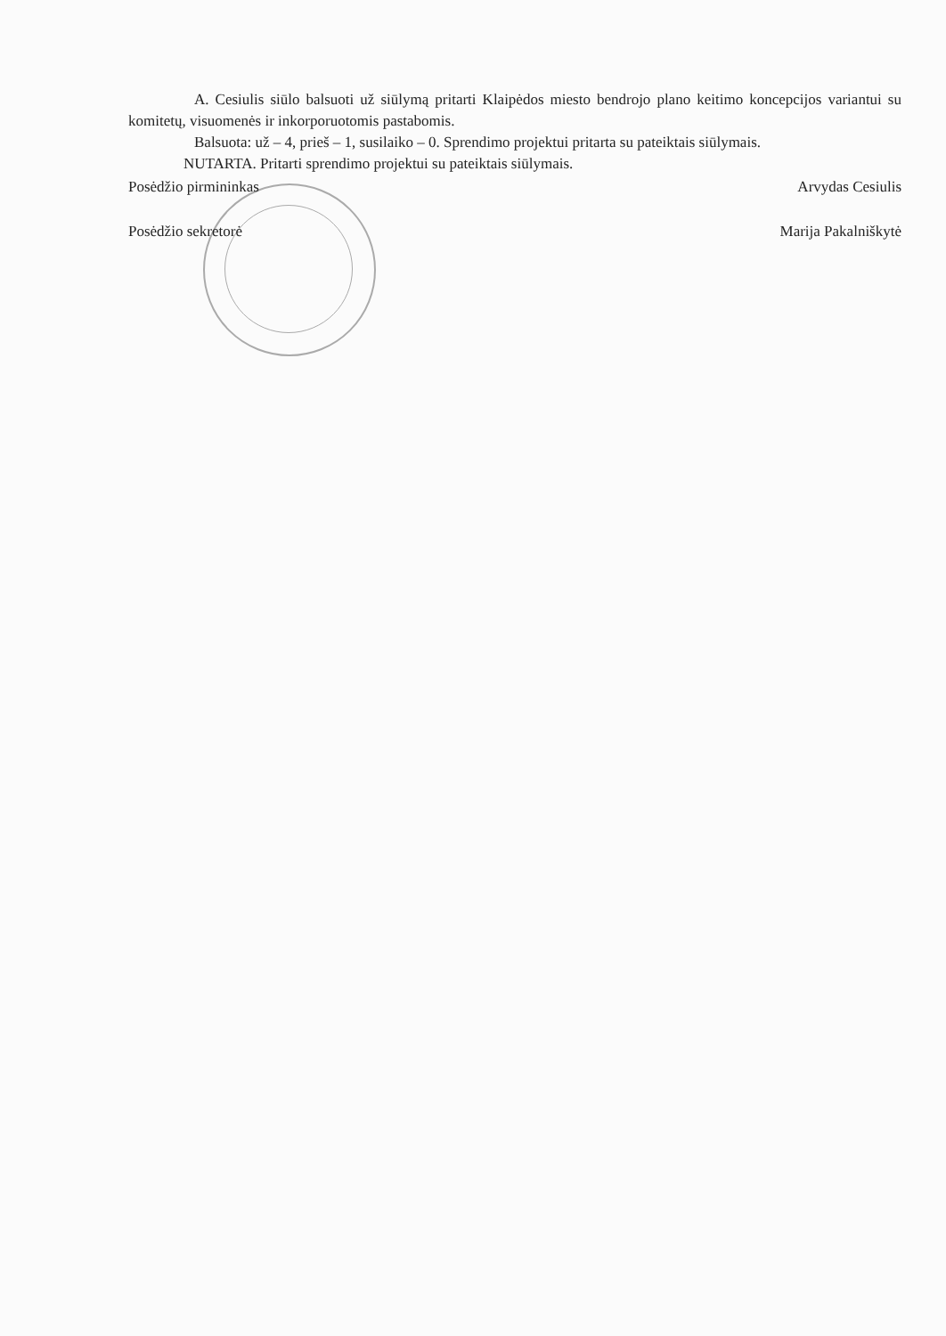A. Cesiulis siūlo balsuoti už siūlymą pritarti Klaipėdos miesto bendrojo plano keitimo koncepcijos variantui su komitetų, visuomenės ir inkorporuotomis pastabomis.
Balsuota: už – 4, prieš – 1, susilaiko – 0. Sprendimo projektui pritarta su pateiktais siūlymais.
NUTARTA. Pritarti sprendimo projektui su pateiktais siūlymais.
Posėdžio pirmininkas Arvydas Cesiulis
Posėdžio sekretorė Marija Pakalniškytė